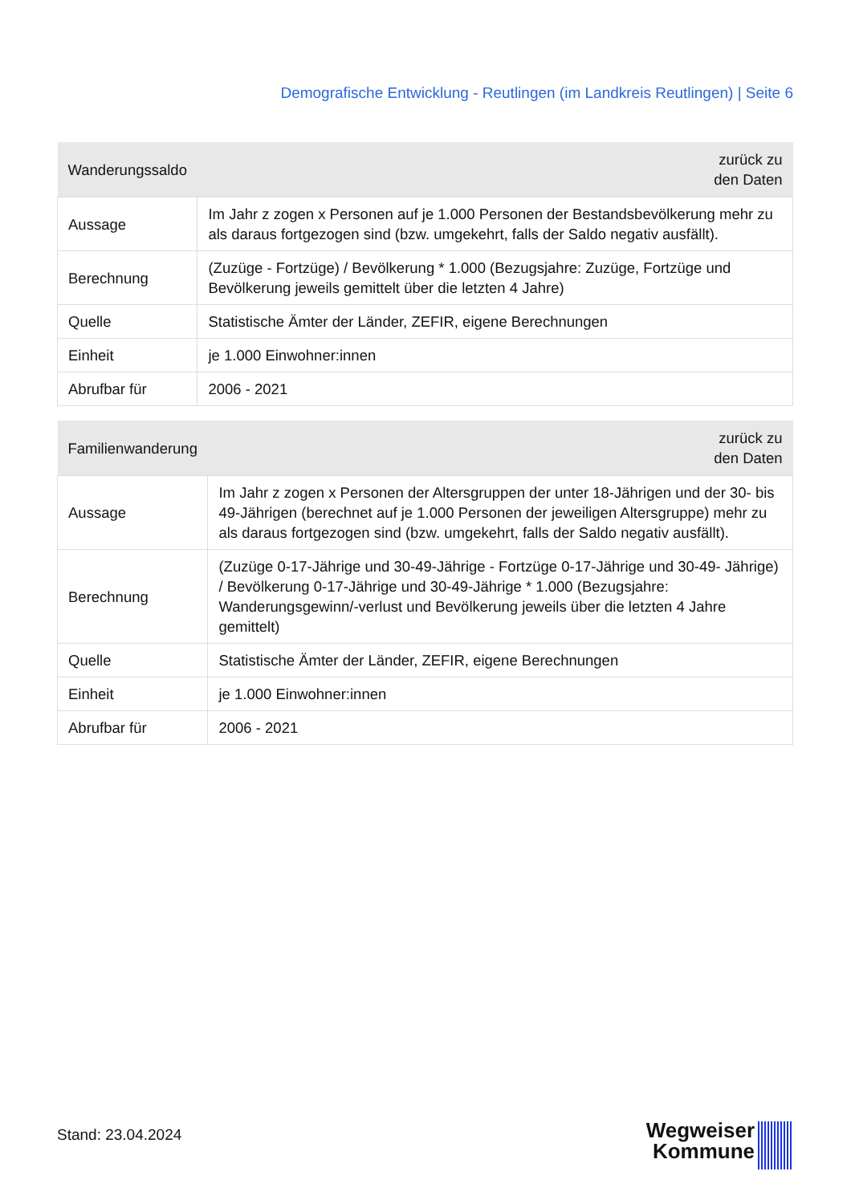Demografische Entwicklung - Reutlingen (im Landkreis Reutlingen) | Seite 6
| Wanderungssaldo | zurück zu den Daten |
| --- | --- |
| Aussage | Im Jahr z zogen x Personen auf je 1.000 Personen der Bestandsbevölkerung mehr zu als daraus fortgezogen sind (bzw. umgekehrt, falls der Saldo negativ ausfällt). |
| Berechnung | (Zuzüge - Fortzüge) / Bevölkerung * 1.000 (Bezugsjahre: Zuzüge, Fortzüge und Bevölkerung jeweils gemittelt über die letzten 4 Jahre) |
| Quelle | Statistische Ämter der Länder, ZEFIR, eigene Berechnungen |
| Einheit | je 1.000 Einwohner:innen |
| Abrufbar für | 2006 - 2021 |
| Familienwanderung | zurück zu den Daten |
| --- | --- |
| Aussage | Im Jahr z zogen x Personen der Altersgruppen der unter 18-Jährigen und der 30- bis 49-Jährigen (berechnet auf je 1.000 Personen der jeweiligen Altersgruppe) mehr zu als daraus fortgezogen sind (bzw. umgekehrt, falls der Saldo negativ ausfällt). |
| Berechnung | (Zuzüge 0-17-Jährige und 30-49-Jährige - Fortzüge 0-17-Jährige und 30-49- Jährige) / Bevölkerung 0-17-Jährige und 30-49-Jährige * 1.000 (Bezugsjahre: Wanderungsgewinn/-verlust und Bevölkerung jeweils über die letzten 4 Jahre gemittelt) |
| Quelle | Statistische Ämter der Länder, ZEFIR, eigene Berechnungen |
| Einheit | je 1.000 Einwohner:innen |
| Abrufbar für | 2006 - 2021 |
Stand: 23.04.2024
Wegweiser
Kommune